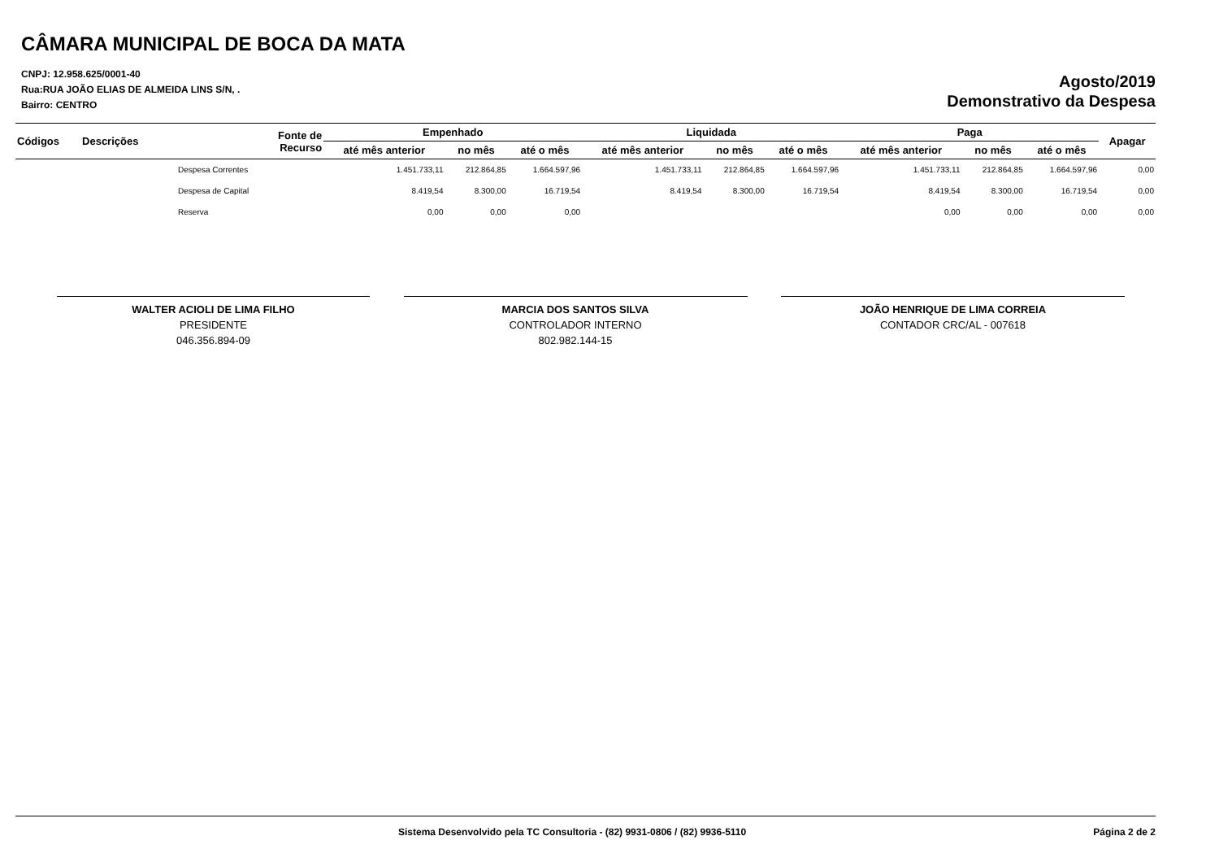CÂMARA MUNICIPAL DE BOCA DA MATA
CNPJ: 12.958.625/0001-40
Rua:RUA JOÃO ELIAS DE ALMEIDA LINS S/N, .
Bairro: CENTRO
Agosto/2019
Demonstrativo da Despesa
| Códigos | Descrições | Fonte de Recurso | Empenhado | | | Liquidada | | | Paga | | | Apagar |
| --- | --- | --- | --- | --- | --- | --- | --- | --- | --- | --- | --- | --- |
| | | | até mês anterior | no mês | até o mês | até mês anterior | no mês | até o mês | até mês anterior | no mês | até o mês | |
| | Despesa Correntes | | 1.451.733,11 | 212.864,85 | 1.664.597,96 | 1.451.733,11 | 212.864,85 | 1.664.597,96 | 1.451.733,11 | 212.864,85 | 1.664.597,96 | 0,00 |
| | Despesa de Capital | | 8.419,54 | 8.300,00 | 16.719,54 | 8.419,54 | 8.300,00 | 16.719,54 | 8.419,54 | 8.300,00 | 16.719,54 | 0,00 |
| | Reserva | | 0,00 | 0,00 | 0,00 | | | | 0,00 | 0,00 | 0,00 | 0,00 |
WALTER ACIOLI DE LIMA FILHO
PRESIDENTE
046.356.894-09
MARCIA DOS SANTOS SILVA
CONTROLADOR INTERNO
802.982.144-15
JOÃO HENRIQUE DE LIMA CORREIA
CONTADOR CRC/AL - 007618
Sistema Desenvolvido pela TC Consultoria - (82) 9931-0806 / (82) 9936-5110 Página 2 de 2